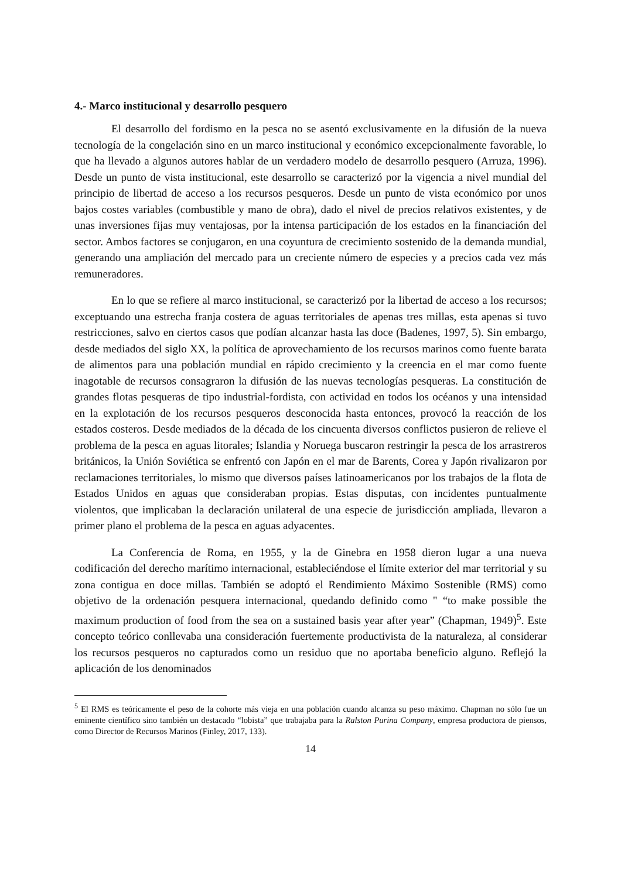4.- Marco institucional y desarrollo pesquero
El desarrollo del fordismo en la pesca no se asentó exclusivamente en la difusión de la nueva tecnología de la congelación sino en un marco institucional y económico excepcionalmente favorable, lo que ha llevado a algunos autores hablar de un verdadero modelo de desarrollo pesquero (Arruza, 1996). Desde un punto de vista institucional, este desarrollo se caracterizó por la vigencia a nivel mundial del principio de libertad de acceso a los recursos pesqueros. Desde un punto de vista económico por unos bajos costes variables (combustible y mano de obra), dado el nivel de precios relativos existentes, y de unas inversiones fijas muy ventajosas, por la intensa participación de los estados en la financiación del sector. Ambos factores se conjugaron, en una coyuntura de crecimiento sostenido de la demanda mundial, generando una ampliación del mercado para un creciente número de especies y a precios cada vez más remuneradores.
En lo que se refiere al marco institucional, se caracterizó por la libertad de acceso a los recursos; exceptuando una estrecha franja costera de aguas territoriales de apenas tres millas, esta apenas si tuvo restricciones, salvo en ciertos casos que podían alcanzar hasta las doce (Badenes, 1997, 5). Sin embargo, desde mediados del siglo XX, la política de aprovechamiento de los recursos marinos como fuente barata de alimentos para una población mundial en rápido crecimiento y la creencia en el mar como fuente inagotable de recursos consagraron la difusión de las nuevas tecnologías pesqueras. La constitución de grandes flotas pesqueras de tipo industrial-fordista, con actividad en todos los océanos y una intensidad en la explotación de los recursos pesqueros desconocida hasta entonces, provocó la reacción de los estados costeros. Desde mediados de la década de los cincuenta diversos conflictos pusieron de relieve el problema de la pesca en aguas litorales; Islandia y Noruega buscaron restringir la pesca de los arrastreros británicos, la Unión Soviética se enfrentó con Japón en el mar de Barents, Corea y Japón rivalizaron por reclamaciones territoriales, lo mismo que diversos países latinoamericanos por los trabajos de la flota de Estados Unidos en aguas que consideraban propias. Estas disputas, con incidentes puntualmente violentos, que implicaban la declaración unilateral de una especie de jurisdicción ampliada, llevaron a primer plano el problema de la pesca en aguas adyacentes.
La Conferencia de Roma, en 1955, y la de Ginebra en 1958 dieron lugar a una nueva codificación del derecho marítimo internacional, estableciéndose el límite exterior del mar territorial y su zona contigua en doce millas. También se adoptó el Rendimiento Máximo Sostenible (RMS) como objetivo de la ordenación pesquera internacional, quedando definido como " “to make possible the maximum production of food from the sea on a sustained basis year after year” (Chapman, 1949)<sup>5</sup>. Este concepto teórico conllevaba una consideración fuertemente productivista de la naturaleza, al considerar los recursos pesqueros no capturados como un residuo que no aportaba beneficio alguno. Reflejó la aplicación de los denominados
<sup>5</sup> El RMS es teóricamente el peso de la cohorte más vieja en una población cuando alcanza su peso máximo. Chapman no sólo fue un eminente científico sino también un destacado “lobista” que trabajaba para la Ralston Purina Company, empresa productora de piensos, como Director de Recursos Marinos (Finley, 2017, 133).
14